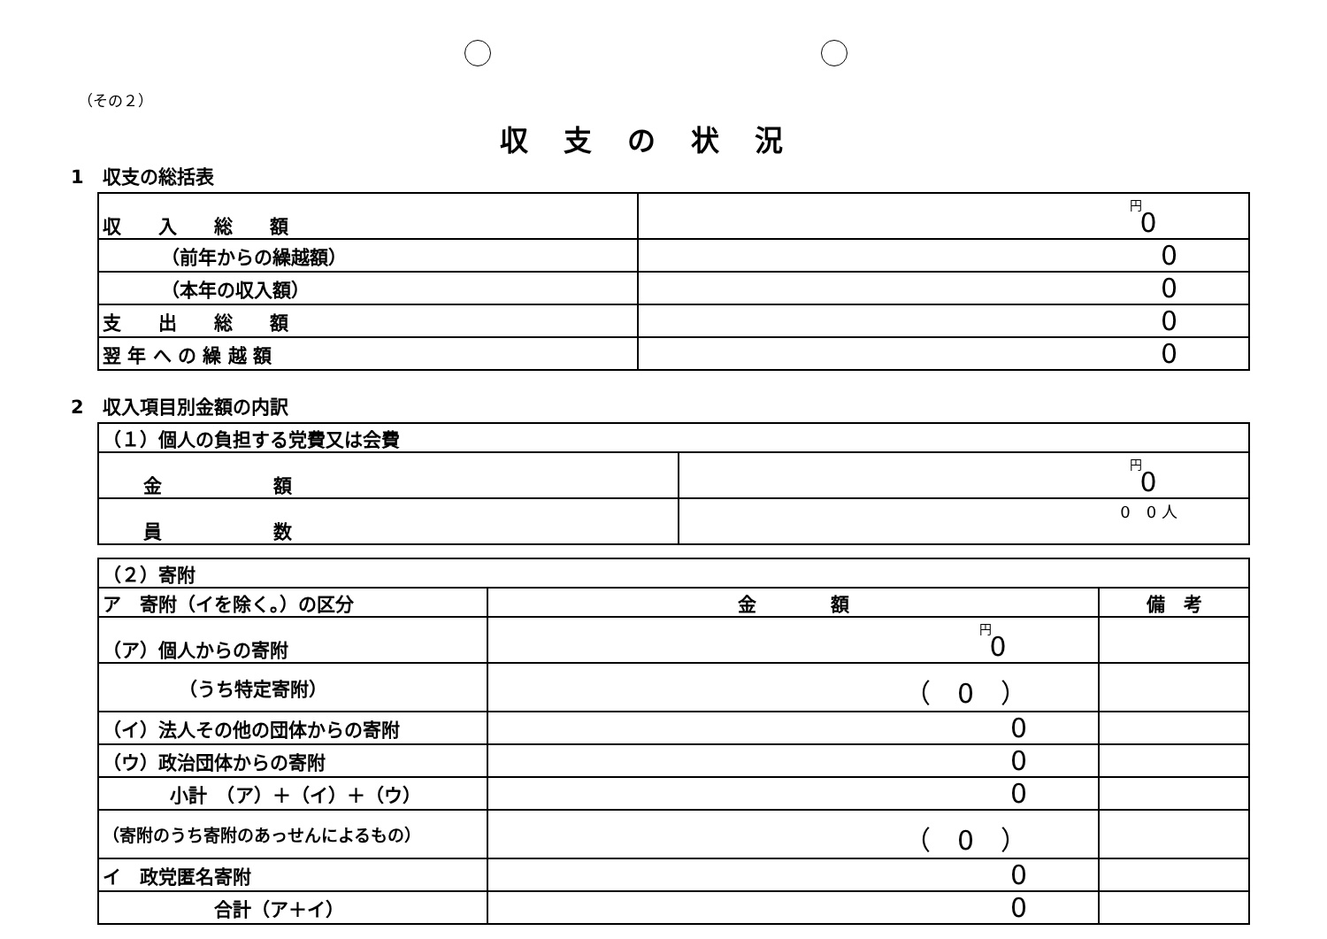（その２）
収支の状況
1　収支の総括表
| 収 入 総 額 | 0 円 |
| （前年からの繰越額） | 0 |
| （本年の収入額） | 0 |
| 支 出 総 額 | 0 |
| 翌 年 へ の 繰 越 額 | 0 |
2　収入項目別金額の内訳
| （１）個人の負担する党費又は会費 | |
| 金 額 | 0 円 |
| 員 数 | 0 0 人 |
| （２）寄附 | | |
| ア 寄附（イを除く。）の区分 | 金 額 | 備 考 |
| （ア）個人からの寄附 | 0 円 | |
| （うち特定寄附） | （ 0 ） | |
| （イ）法人その他の団体からの寄附 | 0 | |
| （ウ）政治団体からの寄附 | 0 | |
| 小計 （ア）＋（イ）＋（ウ） | 0 | |
| （寄附のうち寄附のあっせんによるもの） | （ 0 ） | |
| イ 政党匿名寄附 | 0 | |
| 合計（ア＋イ） | 0 | |